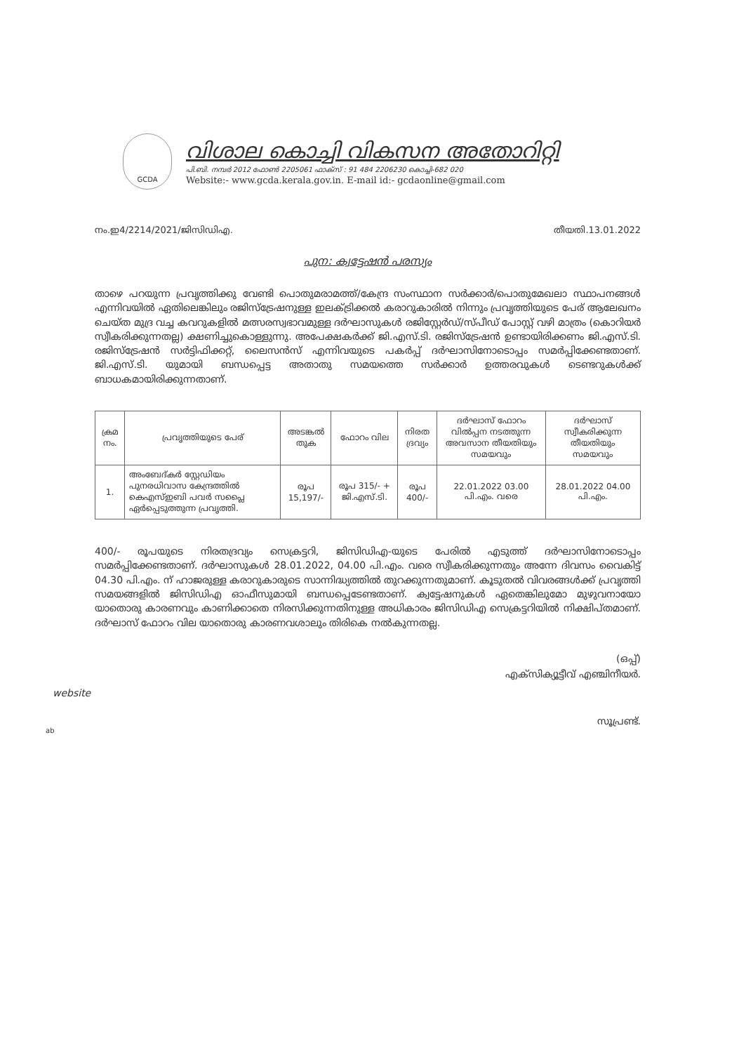GCDA
വിശാല കൊച്ചി വികസന അതോറിറ്റി
പി.ബി. നമ്പർ 2012 ഫോൺ 2205061 ഫാക്സ് : 91 484 2206230 കൊച്ചി-682 020
Website:- www.gcda.kerala.gov.in. E-mail id:- gcdaonline@gmail.com
നം.ഇ4/2214/2021/ജിസിഡിഎ. തീയതി.13.01.2022
പുന: ക്വട്ടേഷൻ പരസ്യം
താഴെ പറയുന്ന പ്രവൃത്തിക്കു വേണ്ടി പൊതുമരാമത്ത്/കേന്ദ്ര സംസ്ഥാന സർക്കാർ/പൊതുമേഖലാ സ്ഥാപനങ്ങൾ എന്നിവയിൽ ഏതിലെങ്കിലും രജിസ്ട്രേഷനുള്ള ഇലക്ട്രിക്കൽ കരാറുകാരിൽ നിന്നും പ്രവൃത്തിയുടെ പേര് ആലേഖനം ചെയ്ത മുദ്ര വച്ച കവറുകളിൽ മത്സരസ്വഭാവമുള്ള ദർഘാസുകൾ രജിസ്റ്റേർഡ്/സ്പീഡ് പോസ്റ്റ് വഴി മാത്രം (കൊറിയർ സ്വീകരിക്കുന്നതല്ല) ക്ഷണിച്ചുകൊള്ളുന്നു. അപേക്ഷകർക്ക് ജി.എസ്.ടി. രജിസ്ട്രേഷൻ ഉണ്ടായിരിക്കണം ജി.എസ്.ടി. രജിസ്ട്രേഷൻ സർട്ടിഫിക്കറ്റ്, ലൈസൻസ് എന്നിവയുടെ പകർപ്പ് ദർഘാസിനോടൊപ്പം സമർപ്പിക്കേണ്ടതാണ്. ജി.എസ്.ടി. യുമായി ബന്ധപ്പെട്ട അതാതു സമയത്തെ സർക്കാർ ഉത്തരവുകൾ ടെണ്ടറുകൾക്ക് ബാധകമായിരിക്കുന്നതാണ്.
| ക്രമ നം. | പ്രവൃത്തിയുടെ പേര് | അടങ്കൽ തുക | ഫോറം വില | നിരത ദ്രവ്യം | ദർഘാസ് ഫോറം വിൽപ്പന നടത്തുന്ന അവസാന തീയതിയും സമയവും | ദർഘാസ് സ്വീകരിക്കുന്ന തീയതിയും സമയവും |
| --- | --- | --- | --- | --- | --- | --- |
| 1. | അംബേദ്കർ സ്റ്റേഡിയം പുനരധിവാസ കേന്ദ്രത്തിൽ കെഎസ്ഇബി പവർ സപ്ലൈ ഏർപ്പെടുത്തുന്ന പ്രവൃത്തി. | രൂപ 15,197/- | രൂപ 315/- + ജി.എസ്.ടി. | രൂപ 400/- | 22.01.2022 03.00 പി.എം. വരെ | 28.01.2022 04.00 പി.എം. |
400/- രൂപയുടെ നിരതദ്രവ്യം സെക്രട്ടറി, ജിസിഡിഎ-യുടെ പേരിൽ എടുത്ത് ദർഘാസിനോടൊപ്പം സമർപ്പിക്കേണ്ടതാണ്. ദർഘാസുകൾ 28.01.2022, 04.00 പി.എം. വരെ സ്വീകരിക്കുന്നതും അന്നേ ദിവസം വൈകിട്ട് 04.30 പി.എം. ന് ഹാജരുള്ള കരാറുകാരുടെ സാന്നിദ്ധ്യത്തിൽ തുറക്കുന്നതുമാണ്. കൂടുതൽ വിവരങ്ങൾക്ക് പ്രവൃത്തി സമയങ്ങളിൽ ജിസിഡിഎ ഓഫീസുമായി ബന്ധപ്പെടേണ്ടതാണ്. ക്വട്ടേഷനുകൾ ഏതെങ്കിലുമോ മുഴുവനായോ യാതൊരു കാരണവും കാണിക്കാതെ നിരസിക്കുന്നതിനുള്ള അധികാരം ജിസിഡിഎ സെക്രട്ടറിയിൽ നിക്ഷിപ്തമാണ്. ദർഘാസ് ഫോറം വില യാതൊരു കാരണവശാലും തിരികെ നൽകുന്നതല്ല.
(ഒപ്പ്)
എക്സിക്യൂട്ടീവ് എഞ്ചിനീയർ.
സൂപ്രണ്ട്.
website
ab